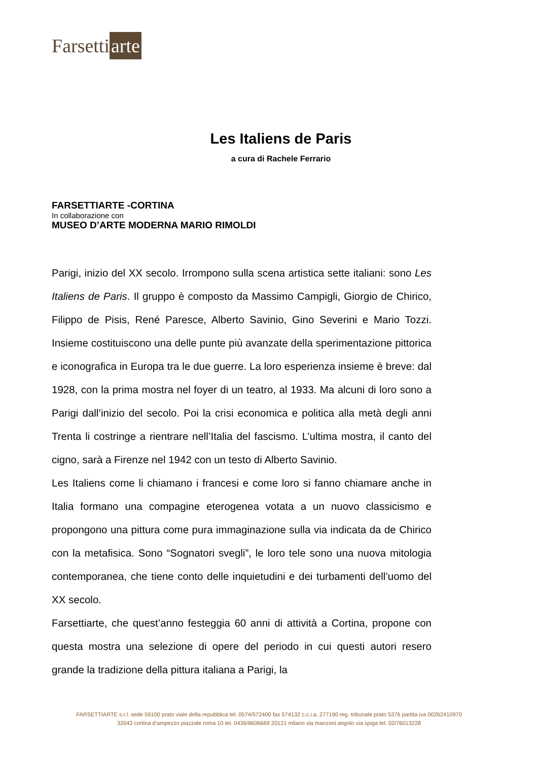Farsetti arte
Les Italiens de Paris
a cura di Rachele Ferrario
FARSETTIARTE -CORTINA
In collaborazione con
MUSEO D’ARTE MODERNA MARIO RIMOLDI
Parigi, inizio del XX secolo. Irrompono sulla scena artistica sette italiani: sono Les Italiens de Paris. Il gruppo è composto da Massimo Campigli, Giorgio de Chirico, Filippo de Pisis, René Paresce, Alberto Savinio, Gino Severini e Mario Tozzi. Insieme costituiscono una delle punte più avanzate della sperimentazione pittorica e iconografica in Europa tra le due guerre. La loro esperienza insieme è breve: dal 1928, con la prima mostra nel foyer di un teatro, al 1933. Ma alcuni di loro sono a Parigi dall’inizio del secolo. Poi la crisi economica e politica alla metà degli anni Trenta li costringe a rientrare nell’Italia del fascismo. L’ultima mostra, il canto del cigno, sarà a Firenze nel 1942 con un testo di Alberto Savinio.
Les Italiens come li chiamano i francesi e come loro si fanno chiamare anche in Italia formano una compagine eterogenea votata a un nuovo classicismo e propongono una pittura come pura immaginazione sulla via indicata da de Chirico con la metafisica. Sono “Sognatori svegli”, le loro tele sono una nuova mitologia contemporanea, che tiene conto delle inquietudini e dei turbamenti dell’uomo del XX secolo.
Farsettiarte, che quest’anno festeggia 60 anni di attività a Cortina, propone con questa mostra una selezione di opere del periodo in cui questi autori resero grande la tradizione della pittura italiana a Parigi, la
FARSETTIARTE s.r.l. sede 59100 prato viale della repubblica tel. 0574/572400 fax 574132 c.c.i.a. 277190 reg. tribunale prato 5376 partita iva 00262410970
32043 cortina d’ampezzo piazzale roma 10 tel. 0436/8606669 20121 milano via manzoni angolo via spiga tel. 02/76013228